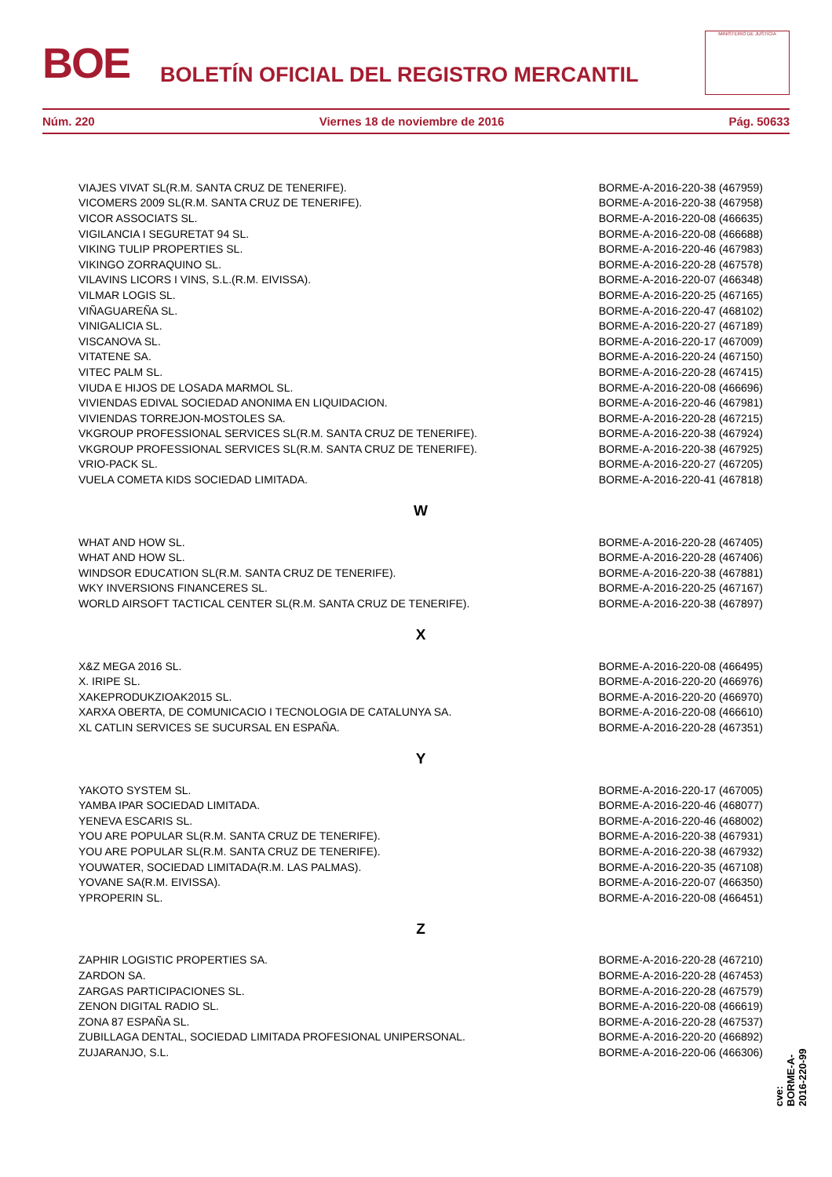BOE
BOLETÍN OFICIAL DEL REGISTRO MERCANTIL
MINISTERIO DE JUSTICIA
Núm. 220 Viernes 18 de noviembre de 2016 Pág. 50633
| VIAJES VIVAT SL(R.M. SANTA CRUZ DE TENERIFE). | BORME-A-2016-220-38 (467959) |
| VICOMERS 2009 SL(R.M. SANTA CRUZ DE TENERIFE). | BORME-A-2016-220-38 (467958) |
| VICOR ASSOCIATS SL. | BORME-A-2016-220-08 (466635) |
| VIGILANCIA I SEGURETAT 94 SL. | BORME-A-2016-220-08 (466688) |
| VIKING TULIP PROPERTIES SL. | BORME-A-2016-220-46 (467983) |
| VIKINGO ZORRAQUINO SL. | BORME-A-2016-220-28 (467578) |
| VILAVINS LICORS I VINS, S.L.(R.M. EIVISSA). | BORME-A-2016-220-07 (466348) |
| VILMAR LOGIS SL. | BORME-A-2016-220-25 (467165) |
| VIÑAGUAREÑA SL. | BORME-A-2016-220-47 (468102) |
| VINIGALICIA SL. | BORME-A-2016-220-27 (467189) |
| VISCANOVA SL. | BORME-A-2016-220-17 (467009) |
| VITATENE SA. | BORME-A-2016-220-24 (467150) |
| VITEC PALM SL. | BORME-A-2016-220-28 (467415) |
| VIUDA E HIJOS DE LOSADA MARMOL SL. | BORME-A-2016-220-08 (466696) |
| VIVIENDAS EDIVAL SOCIEDAD ANONIMA EN LIQUIDACION. | BORME-A-2016-220-46 (467981) |
| VIVIENDAS TORREJON-MOSTOLES SA. | BORME-A-2016-220-28 (467215) |
| VKGROUP PROFESSIONAL SERVICES SL(R.M. SANTA CRUZ DE TENERIFE). | BORME-A-2016-220-38 (467924) |
| VKGROUP PROFESSIONAL SERVICES SL(R.M. SANTA CRUZ DE TENERIFE). | BORME-A-2016-220-38 (467925) |
| VRIO-PACK SL. | BORME-A-2016-220-27 (467205) |
| VUELA COMETA KIDS SOCIEDAD LIMITADA. | BORME-A-2016-220-41 (467818) |
| W | |
| WHAT AND HOW SL. | BORME-A-2016-220-28 (467405) |
| WHAT AND HOW SL. | BORME-A-2016-220-28 (467406) |
| WINDSOR EDUCATION SL(R.M. SANTA CRUZ DE TENERIFE). | BORME-A-2016-220-38 (467881) |
| WKY INVERSIONS FINANCERES SL. | BORME-A-2016-220-25 (467167) |
| WORLD AIRSOFT TACTICAL CENTER SL(R.M. SANTA CRUZ DE TENERIFE). | BORME-A-2016-220-38 (467897) |
| X | |
| X&Z MEGA 2016 SL. | BORME-A-2016-220-08 (466495) |
| X. IRIPE SL. | BORME-A-2016-220-20 (466976) |
| XAKEPRODUKZIOAK2015 SL. | BORME-A-2016-220-20 (466970) |
| XARXA OBERTA, DE COMUNICACIO I TECNOLOGIA DE CATALUNYA SA. | BORME-A-2016-220-08 (466610) |
| XL CATLIN SERVICES SE SUCURSAL EN ESPAÑA. | BORME-A-2016-220-28 (467351) |
| Y | |
| YAKOTO SYSTEM SL. | BORME-A-2016-220-17 (467005) |
| YAMBA IPAR SOCIEDAD LIMITADA. | BORME-A-2016-220-46 (468077) |
| YENEVA ESCARIS SL. | BORME-A-2016-220-46 (468002) |
| YOU ARE POPULAR SL(R.M. SANTA CRUZ DE TENERIFE). | BORME-A-2016-220-38 (467931) |
| YOU ARE POPULAR SL(R.M. SANTA CRUZ DE TENERIFE). | BORME-A-2016-220-38 (467932) |
| YOUWATER, SOCIEDAD LIMITADA(R.M. LAS PALMAS). | BORME-A-2016-220-35 (467108) |
| YOVANE SA(R.M. EIVISSA). | BORME-A-2016-220-07 (466350) |
| YPROPERIN SL. | BORME-A-2016-220-08 (466451) |
| Z | |
| ZAPHIR LOGISTIC PROPERTIES SA. | BORME-A-2016-220-28 (467210) |
| ZARDON SA. | BORME-A-2016-220-28 (467453) |
| ZARGAS PARTICIPACIONES SL. | BORME-A-2016-220-28 (467579) |
| ZENON DIGITAL RADIO SL. | BORME-A-2016-220-08 (466619) |
| ZONA 87 ESPAÑA SL. | BORME-A-2016-220-28 (467537) |
| ZUBILLAGA DENTAL, SOCIEDAD LIMITADA PROFESIONAL UNIPERSONAL. | BORME-A-2016-220-20 (466892) |
| ZUJARANJO, S.L. | BORME-A-2016-220-06 (466306) |
cve: BORME-A-2016-220-99